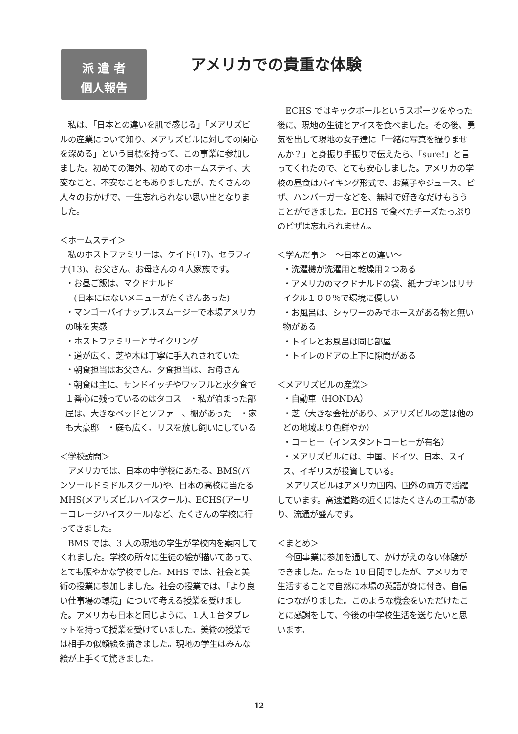派 遣 者
個人報告
アメリカでの貴重な体験
　私は、「日本との違いを肌で感じる」「メアリズビルの産業について知り、メアリズビルに対しての関心を深める」という目標を持って、この事業に参加しました。初めての海外、初めてのホームステイ、大変なこと、不安なこともありましたが、たくさんの人々のおかげで、一生忘れられない思い出となりました。
＜ホームステイ＞
　私のホストファミリーは、ケイド(17)、セラフィナ(13)、お父さん、お母さんの４人家族です。
・お昼ご飯は、マクドナルド
　(日本にはないメニューがたくさんあった)
・マンゴーパイナップルスムージーで本場アメリカの味を実感
・ホストファミリーとサイクリング
・道が広く、芝や木は丁寧に手入れされていた
・朝食担当はお父さん、夕食担当は、お母さん
・朝食は主に、サンドイッチやワッフルと水夕食で１番心に残っているのはタコス　・私が泊まった部屋は、大きなベッドとソファー、棚があった　・家も大豪邸　・庭も広く、リスを放し飼いにしている
＜学校訪問＞
　アメリカでは、日本の中学校にあたる、BMS(バンソールドミドルスクール)や、日本の高校に当たる MHS(メアリズビルハイスクール)、ECHS(アーリーコレージハイスクール)など、たくさんの学校に行ってきました。
　BMS では、3 人の現地の学生が学校内を案内してくれました。学校の所々に生徒の絵が描いてあって、とても賑やかな学校でした。MHS では、社会と美術の授業に参加しました。社会の授業では、「より良い仕事場の環境」について考える授業を受けました。アメリカも日本と同じように、１人１台タブレットを持って授業を受けていました。美術の授業では相手の似顔絵を描きました。現地の学生はみんな絵が上手くて驚きました。
　ECHS ではキックボールというスポーツをやった後に、現地の生徒とアイスを食べました。その後、勇気を出して現地の女子達に「一緒に写真を撮りませんか？」と身振り手振りで伝えたら、「sure!」と言ってくれたので、とても安心しました。アメリカの学校の昼食はバイキング形式で、お菓子やジュース、ピザ、ハンバーガーなどを、無料で好きなだけもらうことができました。ECHS で食べたチーズたっぷりのピザは忘れられません。
＜学んだ事＞　～日本との違い～
・洗濯機が洗濯用と乾燥用２つある
・アメリカのマクドナルドの袋、紙ナプキンはリサイクル１００％で環境に優しい
・お風呂は、シャワーのみでホースがある物と無い物がある
・トイレとお風呂は同じ部屋
・トイレのドアの上下に隙間がある
＜メアリズビルの産業＞
・自動車（HONDA）
・芝（大きな会社があり、メアリズビルの芝は他のどの地域より色鮮やか）
・コーヒー（インスタントコーヒーが有名）
・メアリズビルには、中国、ドイツ、日本、スイス、イギリスが投資している。
　メアリズビルはアメリカ国内、国外の両方で活躍しています。高速道路の近くにはたくさんの工場があり、流通が盛んです。
＜まとめ＞
　今回事業に参加を通して、かけがえのない体験ができました。たった 10 日間でしたが、アメリカで生活することで自然に本場の英語が身に付き、自信につながりました。このような機会をいただけたことに感謝をして、今後の中学校生活を送りたいと思います。
12